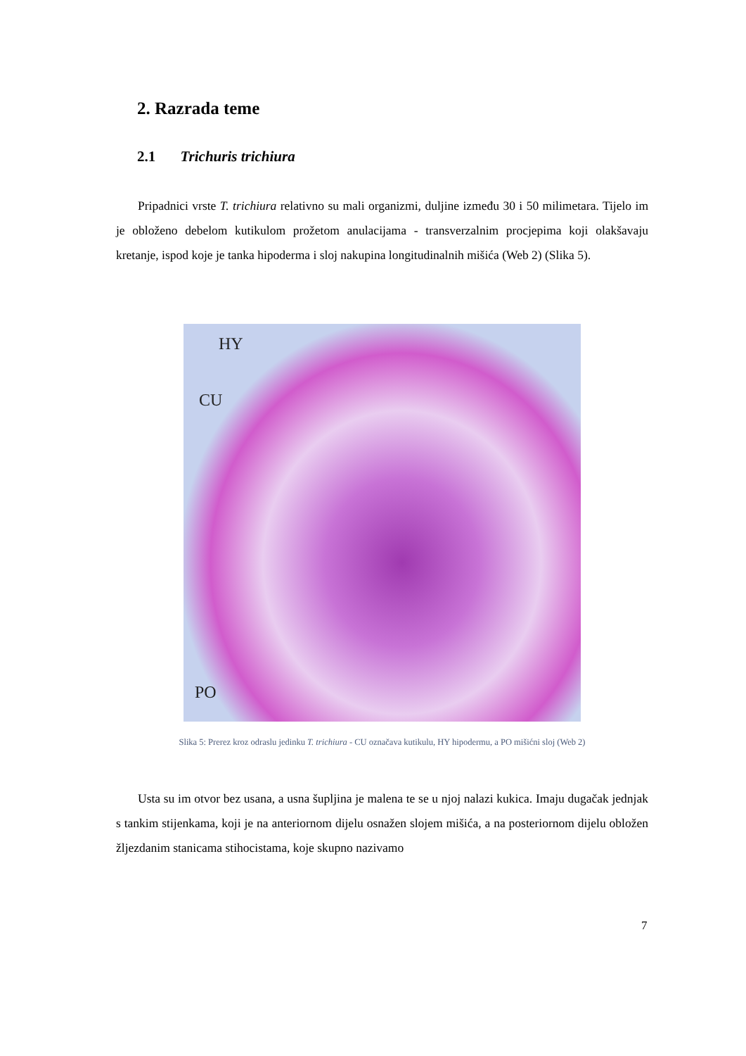2. Razrada teme
2.1 Trichuris trichiura
Pripadnici vrste T. trichiura relativno su mali organizmi, duljine između 30 i 50 milimetara. Tijelo im je obloženo debelom kutikulom prožetom anulacijama - transverzalnim procjepima koji olakšavaju kretanje, ispod koje je tanka hipoderma i sloj nakupina longitudinalnih mišića (Web 2) (Slika 5).
HY
CU
PO
Slika 5: Prerez kroz odraslu jedinku T. trichiura - CU označava kutikulu, HY hipodermu, a PO mišićni sloj (Web 2)
Usta su im otvor bez usana, a usna šupljina je malena te se u njoj nalazi kukica. Imaju dugačak jednjak s tankim stijenkama, koji je na anteriornom dijelu osnažen slojem mišića, a na posteriornom dijelu obložen žljezdanim stanicama stihocistama, koje skupno nazivamo
7